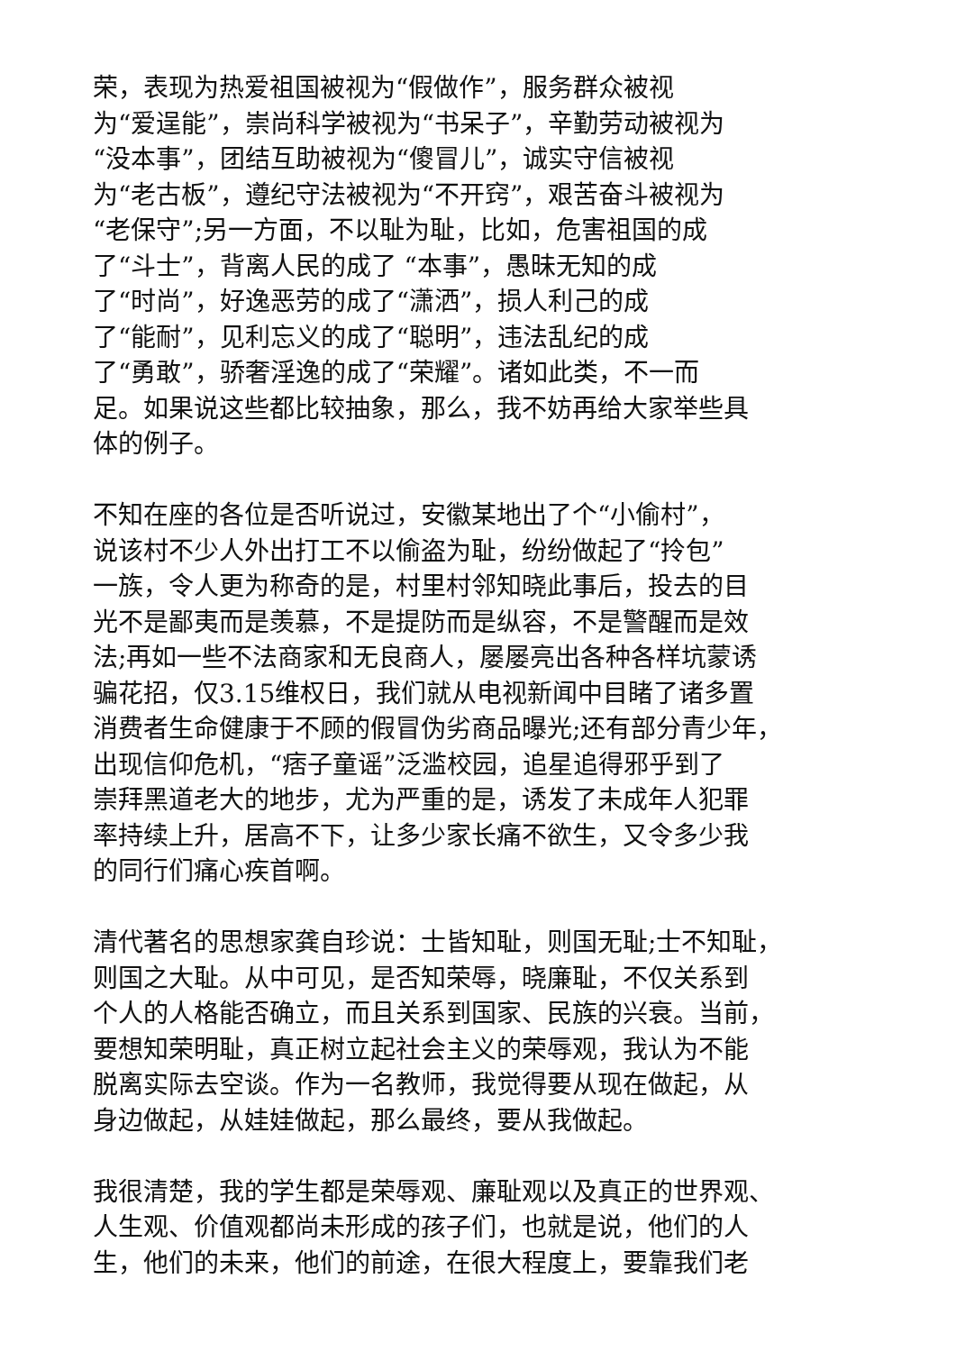荣，表现为热爱祖国被视为“假做作”，服务群众被视
为“爱逞能”，崇尚科学被视为“书呆子”，辛勤劳动被视为
“没本事”，团结互助被视为“傻冒儿”，诚实守信被视
为“老古板”，遵纪守法被视为“不开窍”，艰苦奋斗被视为
“老保守”;另一方面，不以耻为耻，比如，危害祖国的成
了“斗士”，背离人民的成了 “本事”，愚昧无知的成
了“时尚”，好逸恶劳的成了“潇洒”，损人利己的成
了“能耐”，见利忘义的成了“聪明”，违法乱纪的成
了“勇敢”，骄奢淫逸的成了“荣耀”。诸如此类，不一而
足。如果说这些都比较抽象，那么，我不妨再给大家举些具
体的例子。
不知在座的各位是否听说过，安徽某地出了个“小偷村”，
说该村不少人外出打工不以偷盗为耻，纷纷做起了“拎包”
一族，令人更为称奇的是，村里村邻知晓此事后，投去的目
光不是鄙夷而是羡慕，不是提防而是纵容，不是警醒而是效
法;再如一些不法商家和无良商人，屡屡亮出各种各样坑蒙诱
骗花招，仅3.15维权日，我们就从电视新闻中目睹了诸多置
消费者生命健康于不顾的假冒伪劣商品曝光;还有部分青少年，
出现信仰危机，“痞子童谣”泛滥校园，追星追得邪乎到了
崇拜黑道老大的地步，尤为严重的是，诱发了未成年人犯罪
率持续上升，居高不下，让多少家长痛不欲生，又令多少我
的同行们痛心疾首啊。
清代著名的思想家龚自珍说：士皆知耻，则国无耻;士不知耻，
则国之大耻。从中可见，是否知荣辱，晓廉耻，不仅关系到
个人的人格能否确立，而且关系到国家、民族的兴衰。当前，
要想知荣明耻，真正树立起社会主义的荣辱观，我认为不能
脱离实际去空谈。作为一名教师，我觉得要从现在做起，从
身边做起，从娃娃做起，那么最终，要从我做起。
我很清楚，我的学生都是荣辱观、廉耻观以及真正的世界观、
人生观、价值观都尚未形成的孩子们，也就是说，他们的人
生，他们的未来，他们的前途，在很大程度上，要靠我们老